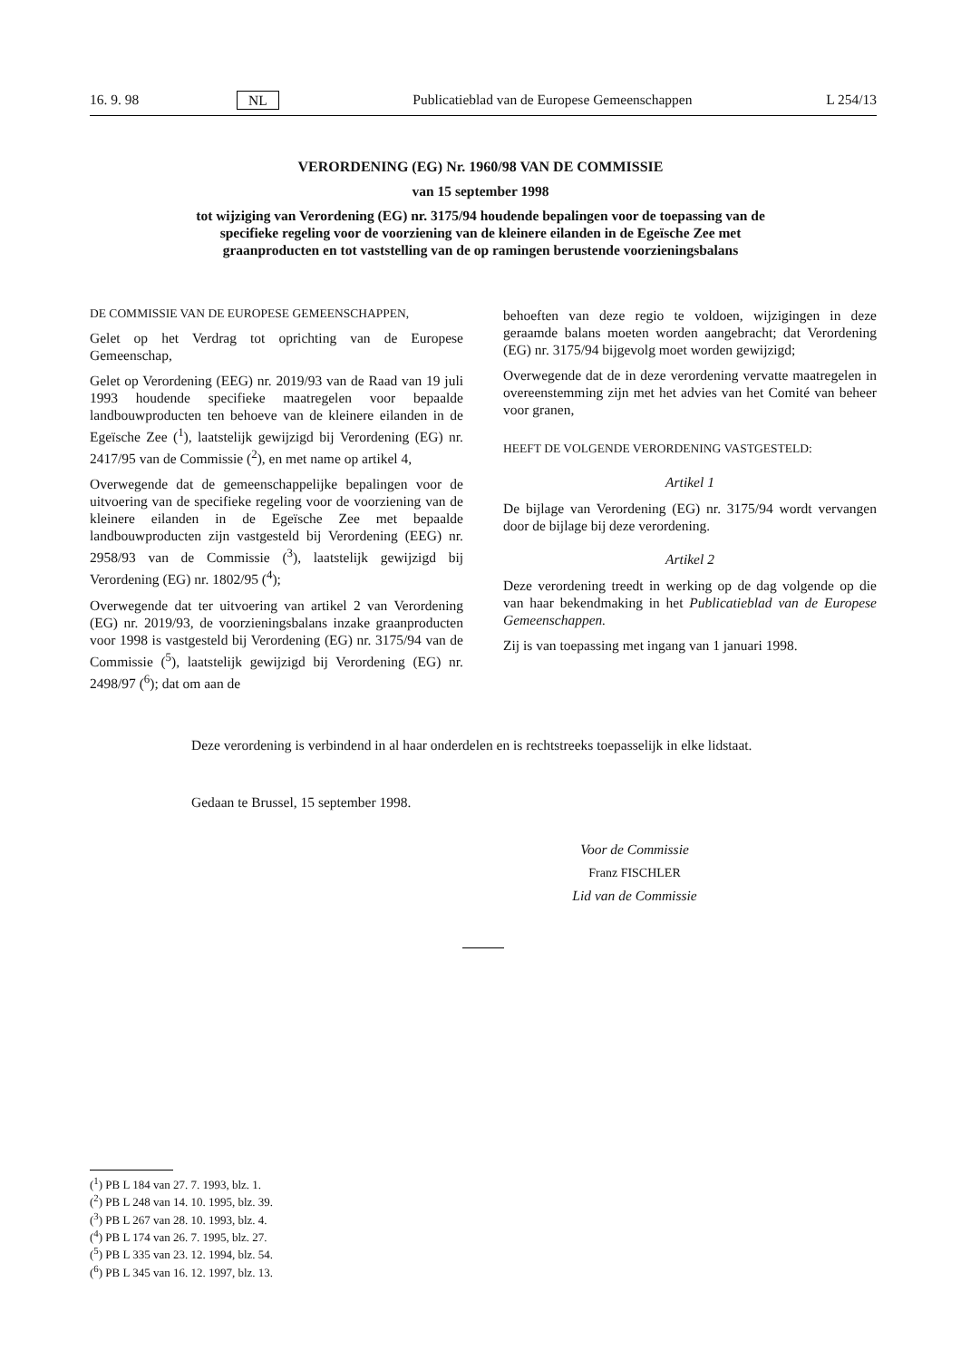16. 9. 98 NL Publicatieblad van de Europese Gemeenschappen L 254/13
VERORDENING (EG) Nr. 1960/98 VAN DE COMMISSIE
van 15 september 1998
tot wijziging van Verordening (EG) nr. 3175/94 houdende bepalingen voor de toepassing van de specifieke regeling voor de voorziening van de kleinere eilanden in de Egeïsche Zee met graanproducten en tot vaststelling van de op ramingen berustende voorzieningsbalans
DE COMMISSIE VAN DE EUROPESE GEMEENSCHAPPEN,
Gelet op het Verdrag tot oprichting van de Europese Gemeenschap,
Gelet op Verordening (EEG) nr. 2019/93 van de Raad van 19 juli 1993 houdende specifieke maatregelen voor bepaalde landbouwproducten ten behoeve van de kleinere eilanden in de Egeïsche Zee (<sup>1</sup>), laatstelijk gewijzigd bij Verordening (EG) nr. 2417/95 van de Commissie (<sup>2</sup>), en met name op artikel 4,
Overwegende dat de gemeenschappelijke bepalingen voor de uitvoering van de specifieke regeling voor de voorziening van de kleinere eilanden in de Egeïsche Zee met bepaalde landbouwproducten zijn vastgesteld bij Verordening (EEG) nr. 2958/93 van de Commissie (<sup>3</sup>), laatstelijk gewijzigd bij Verordening (EG) nr. 1802/95 (<sup>4</sup>);
Overwegende dat ter uitvoering van artikel 2 van Verordening (EG) nr. 2019/93, de voorzieningsbalans inzake graanproducten voor 1998 is vastgesteld bij Verordening (EG) nr. 3175/94 van de Commissie (<sup>5</sup>), laatstelijk gewijzigd bij Verordening (EG) nr. 2498/97 (<sup>6</sup>); dat om aan de
behoeften van deze regio te voldoen, wijzigingen in deze geraamde balans moeten worden aangebracht; dat Verordening (EG) nr. 3175/94 bijgevolg moet worden gewijzigd;
Overwegende dat de in deze verordening vervatte maatregelen in overeenstemming zijn met het advies van het Comité van beheer voor granen,
HEEFT DE VOLGENDE VERORDENING VASTGESTELD:
Artikel 1
De bijlage van Verordening (EG) nr. 3175/94 wordt vervangen door de bijlage bij deze verordening.
Artikel 2
Deze verordening treedt in werking op de dag volgende op die van haar bekendmaking in het Publicatieblad van de Europese Gemeenschappen.
Zij is van toepassing met ingang van 1 januari 1998.
Deze verordening is verbindend in al haar onderdelen en is rechtstreeks toepasselijk in elke lidstaat.
Gedaan te Brussel, 15 september 1998.
Voor de Commissie
Franz FISCHLER
Lid van de Commissie
(<sup>1</sup>) PB L 184 van 27. 7. 1993, blz. 1.
(<sup>2</sup>) PB L 248 van 14. 10. 1995, blz. 39.
(<sup>3</sup>) PB L 267 van 28. 10. 1993, blz. 4.
(<sup>4</sup>) PB L 174 van 26. 7. 1995, blz. 27.
(<sup>5</sup>) PB L 335 van 23. 12. 1994, blz. 54.
(<sup>6</sup>) PB L 345 van 16. 12. 1997, blz. 13.